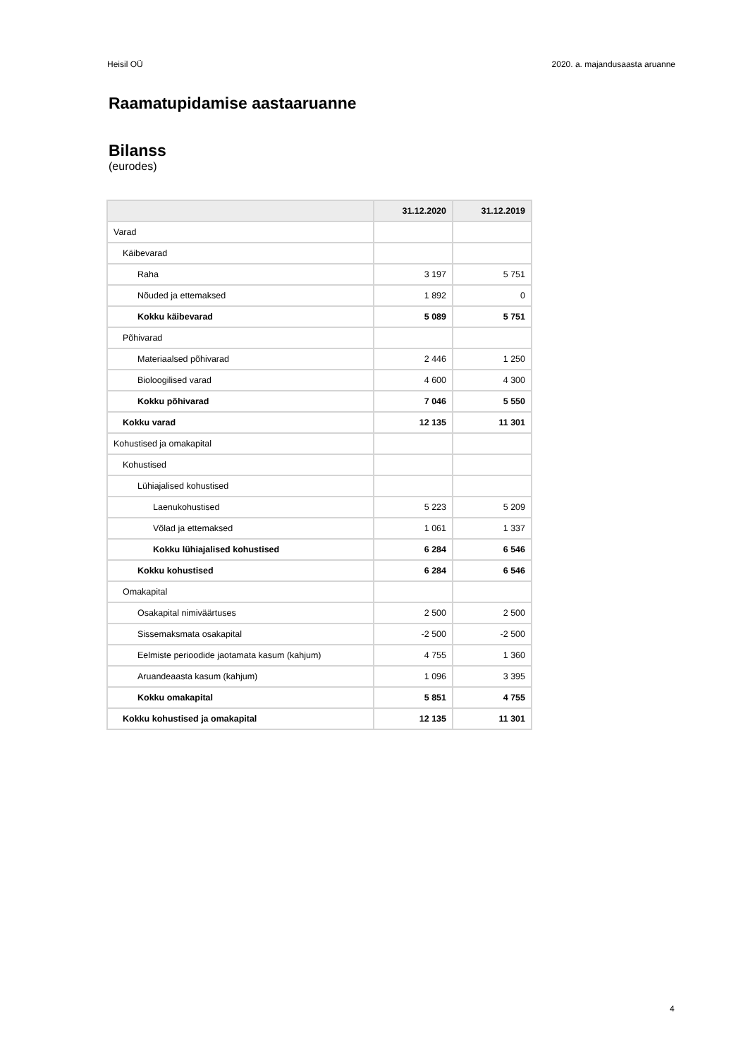Heisil OÜ 2020. a. majandusaasta aruanne
Raamatupidamise aastaaruanne
Bilanss
(eurodes)
| | 31.12.2020 | 31.12.2019 |
| --- | --- | --- |
| Varad | | |
| Käibevarad | | |
| Raha | 3 197 | 5 751 |
| Nõuded ja ettemaksed | 1 892 | 0 |
| Kokku käibevarad | 5 089 | 5 751 |
| Põhivarad | | |
| Materiaalsed põhivarad | 2 446 | 1 250 |
| Bioloogilised varad | 4 600 | 4 300 |
| Kokku põhivarad | 7 046 | 5 550 |
| Kokku varad | 12 135 | 11 301 |
| Kohustised ja omakapital | | |
| Kohustised | | |
| Lühiajalised kohustised | | |
| Laenukohustised | 5 223 | 5 209 |
| Võlad ja ettemaksed | 1 061 | 1 337 |
| Kokku lühiajalised kohustised | 6 284 | 6 546 |
| Kokku kohustised | 6 284 | 6 546 |
| Omakapital | | |
| Osakapital nimiväärtuses | 2 500 | 2 500 |
| Sissemaksmata osakapital | -2 500 | -2 500 |
| Eelmiste perioodide jaotamata kasum (kahjum) | 4 755 | 1 360 |
| Aruandeaasta kasum (kahjum) | 1 096 | 3 395 |
| Kokku omakapital | 5 851 | 4 755 |
| Kokku kohustised ja omakapital | 12 135 | 11 301 |
4